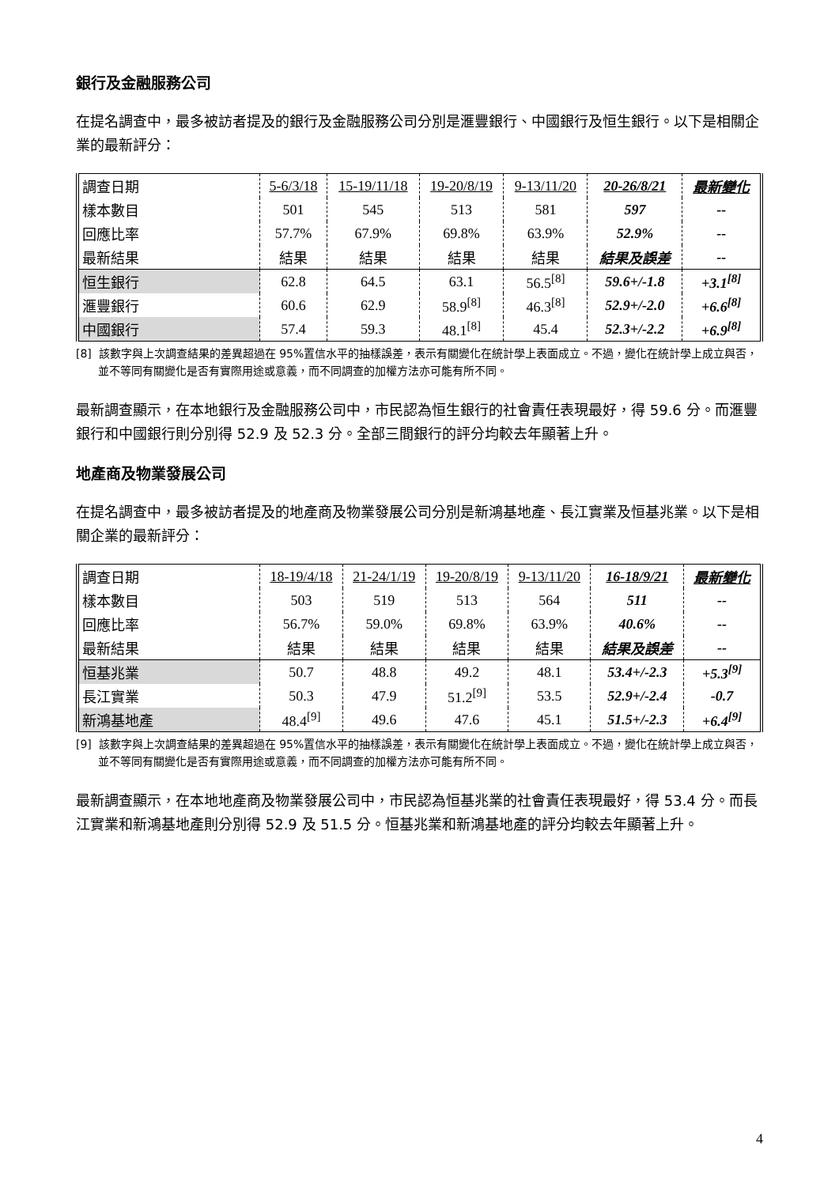銀行及金融服務公司
在提名調查中，最多被訪者提及的銀行及金融服務公司分別是滙豐銀行、中國銀行及恒生銀行。以下是相關企業的最新評分：
| 調查日期 | 5-6/3/18 | 15-19/11/18 | 19-20/8/19 | 9-13/11/20 | 20-26/8/21 | 最新變化 |
| 樣本數目 | 501 | 545 | 513 | 581 | 597 | -- |
| 回應比率 | 57.7% | 67.9% | 69.8% | 63.9% | 52.9% | -- |
| 最新結果 | 結果 | 結果 | 結果 | 結果 | 結果及誤差 | -- |
| 恒生銀行 | 62.8 | 64.5 | 63.1 | 56.5<sup>[8]</sup> | 59.6+/-1.8 | +3.1<sup>[8]</sup> |
| 滙豐銀行 | 60.6 | 62.9 | 58.9<sup>[8]</sup> | 46.3<sup>[8]</sup> | 52.9+/-2.0 | +6.6<sup>[8]</sup> |
| 中國銀行 | 57.4 | 59.3 | 48.1<sup>[8]</sup> | 45.4 | 52.3+/-2.2 | +6.9<sup>[8]</sup> |
[8] 該數字與上次調查結果的差異超過在 95%置信水平的抽樣誤差，表示有關變化在統計學上表面成立。不過，變化在統計學上成立與否，並不等同有關變化是否有實際用途或意義，而不同調查的加權方法亦可能有所不同。
最新調查顯示，在本地銀行及金融服務公司中，市民認為恒生銀行的社會責任表現最好，得 59.6 分。而滙豐銀行和中國銀行則分別得 52.9 及 52.3 分。全部三間銀行的評分均較去年顯著上升。
地產商及物業發展公司
在提名調查中，最多被訪者提及的地產商及物業發展公司分別是新鴻基地產、長江實業及恒基兆業。以下是相關企業的最新評分：
| 調查日期 | 18-19/4/18 | 21-24/1/19 | 19-20/8/19 | 9-13/11/20 | 16-18/9/21 | 最新變化 |
| 樣本數目 | 503 | 519 | 513 | 564 | 511 | -- |
| 回應比率 | 56.7% | 59.0% | 69.8% | 63.9% | 40.6% | -- |
| 最新結果 | 結果 | 結果 | 結果 | 結果 | 結果及誤差 | -- |
| 恒基兆業 | 50.7 | 48.8 | 49.2 | 48.1 | 53.4+/-2.3 | +5.3<sup>[9]</sup> |
| 長江實業 | 50.3 | 47.9 | 51.2<sup>[9]</sup> | 53.5 | 52.9+/-2.4 | -0.7 |
| 新鴻基地產 | 48.4<sup>[9]</sup> | 49.6 | 47.6 | 45.1 | 51.5+/-2.3 | +6.4<sup>[9]</sup> |
[9] 該數字與上次調查結果的差異超過在 95%置信水平的抽樣誤差，表示有關變化在統計學上表面成立。不過，變化在統計學上成立與否，並不等同有關變化是否有實際用途或意義，而不同調查的加權方法亦可能有所不同。
最新調查顯示，在本地地產商及物業發展公司中，市民認為恒基兆業的社會責任表現最好，得 53.4 分。而長江實業和新鴻基地產則分別得 52.9 及 51.5 分。恒基兆業和新鴻基地產的評分均較去年顯著上升。
4